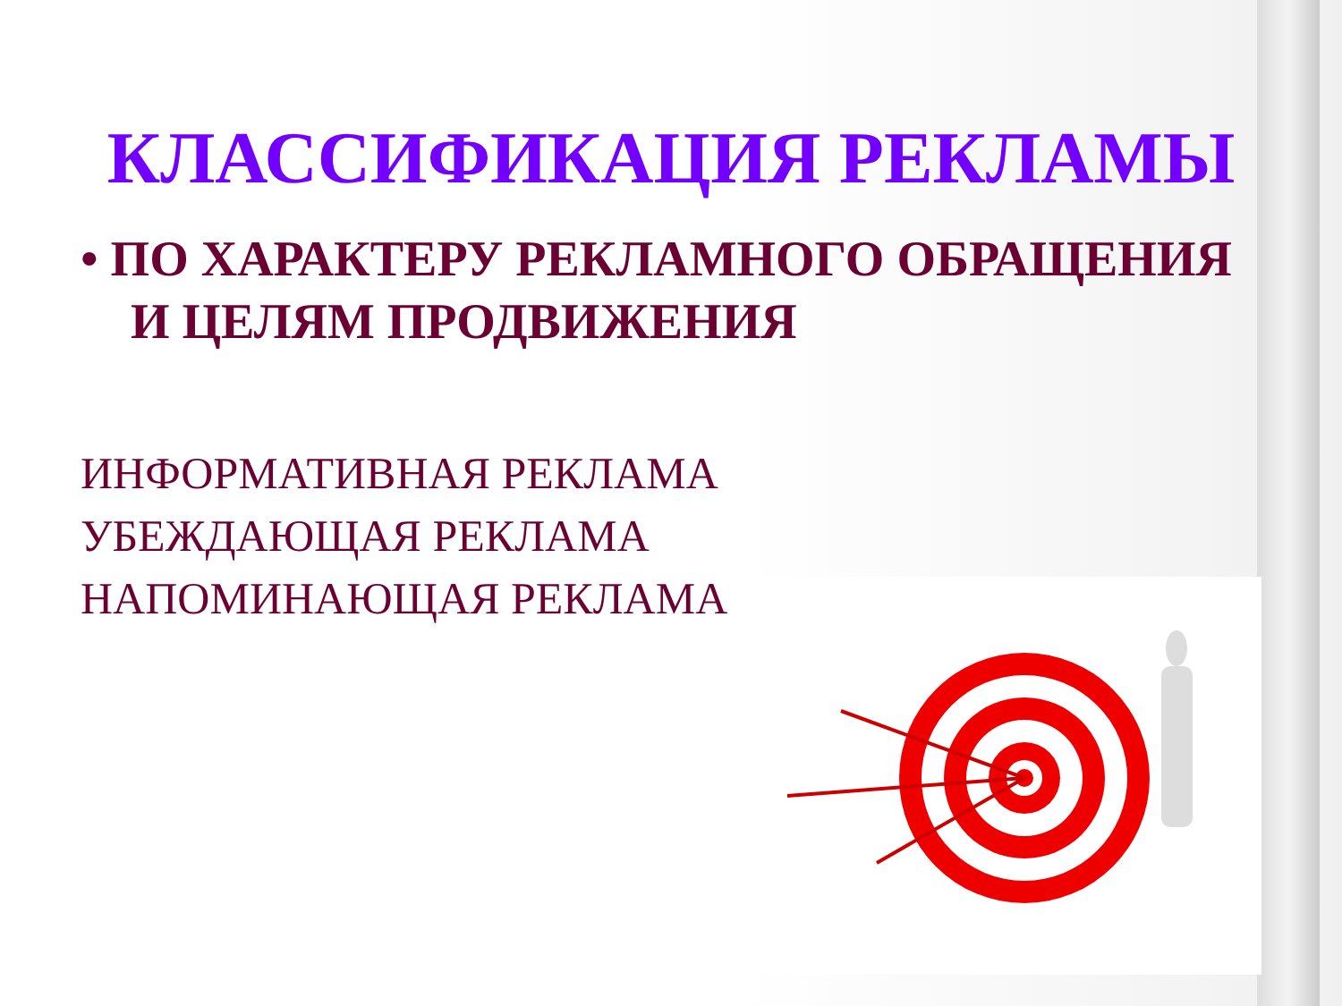КЛАССИФИКАЦИЯ РЕКЛАМЫ
• ПО ХАРАКТЕРУ РЕКЛАМНОГО ОБРАЩЕНИЯ И ЦЕЛЯМ ПРОДВИЖЕНИЯ
ИНФОРМАТИВНАЯ РЕКЛАМА
УБЕЖДАЮЩАЯ РЕКЛАМА
НАПОМИНАЮЩАЯ РЕКЛАМА